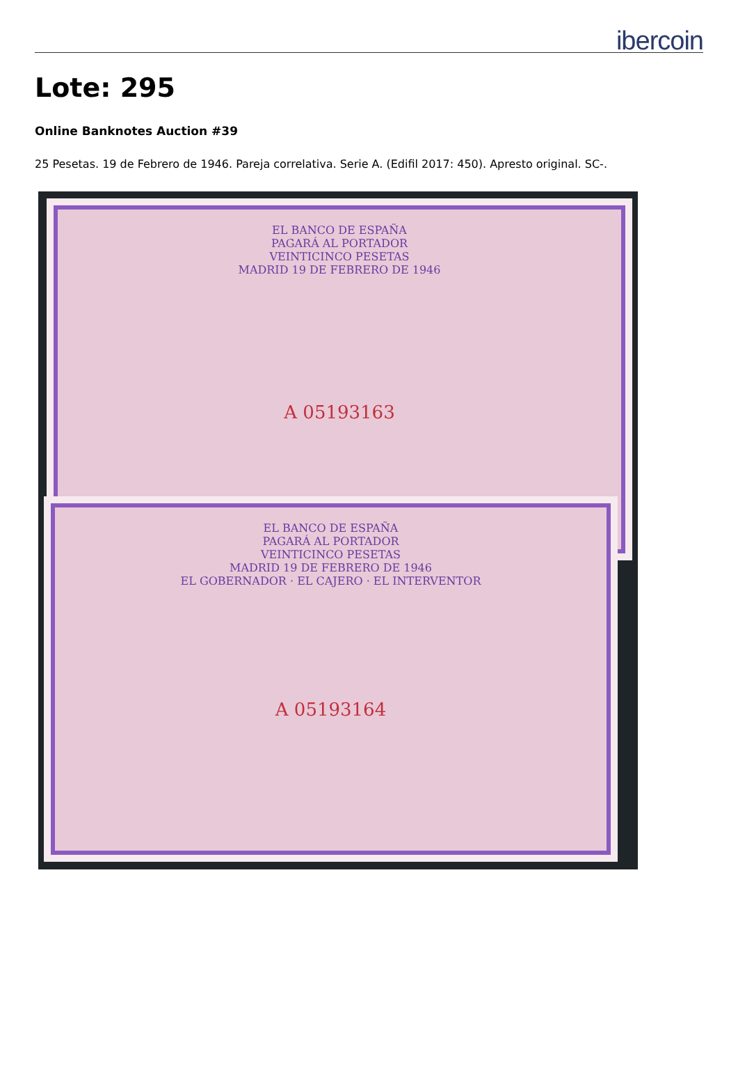ibercoin
Lote: 295
Online Banknotes Auction #39
25 Pesetas. 19 de Febrero de 1946. Pareja correlativa. Serie A. (Edifil 2017: 450). Apresto original. SC-.
EL BANCO DE ESPAÑA
PAGARÁ AL PORTADOR
VEINTICINCO PESETAS
MADRID 19 DE FEBRERO DE 1946
A 05193163
EL BANCO DE ESPAÑA
PAGARÁ AL PORTADOR
VEINTICINCO PESETAS
MADRID 19 DE FEBRERO DE 1946
EL GOBERNADOR · EL CAJERO · EL INTERVENTOR
A 05193164